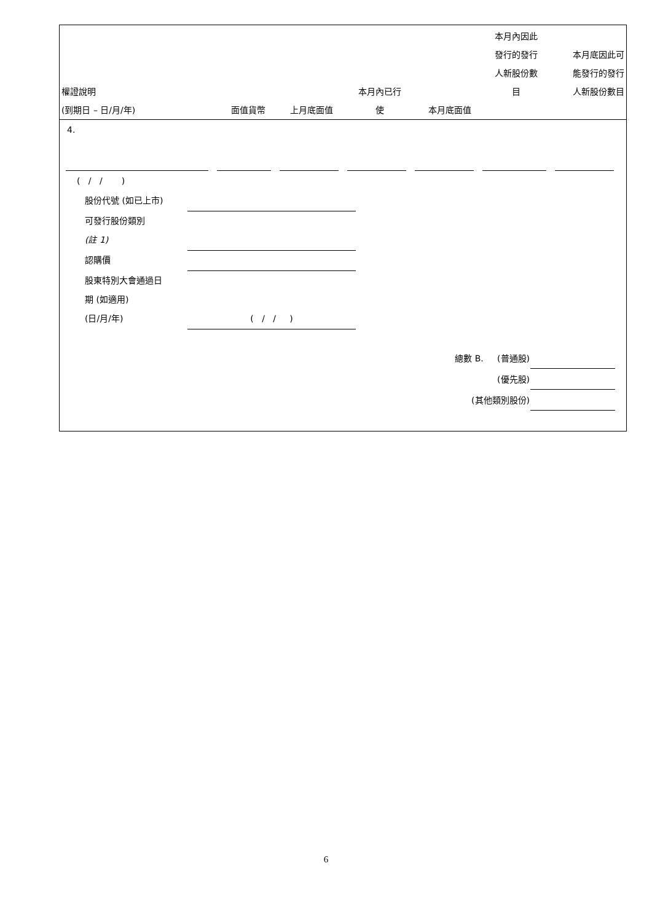| 權證說明 (到期日 – 日/月/年) | 面值貨幣 | 上月底面值 | 本月內已行 使 | 本月底面值 | 本月內因此 發行的發行 人新股份數 目 | 本月底因此可 能發行的發行 人新股份數目 |
4.
( / / )
| 股份代號 (如已上市) | |
| 可發行股份類別 (註 1) | |
| 認購價 | |
| 股東特別大會通過日 期 (如適用) (日/月/年) | ( / / ) |
| 總數 B. (普通股) | |
| (優先股) | |
| (其他類別股份) | |
6